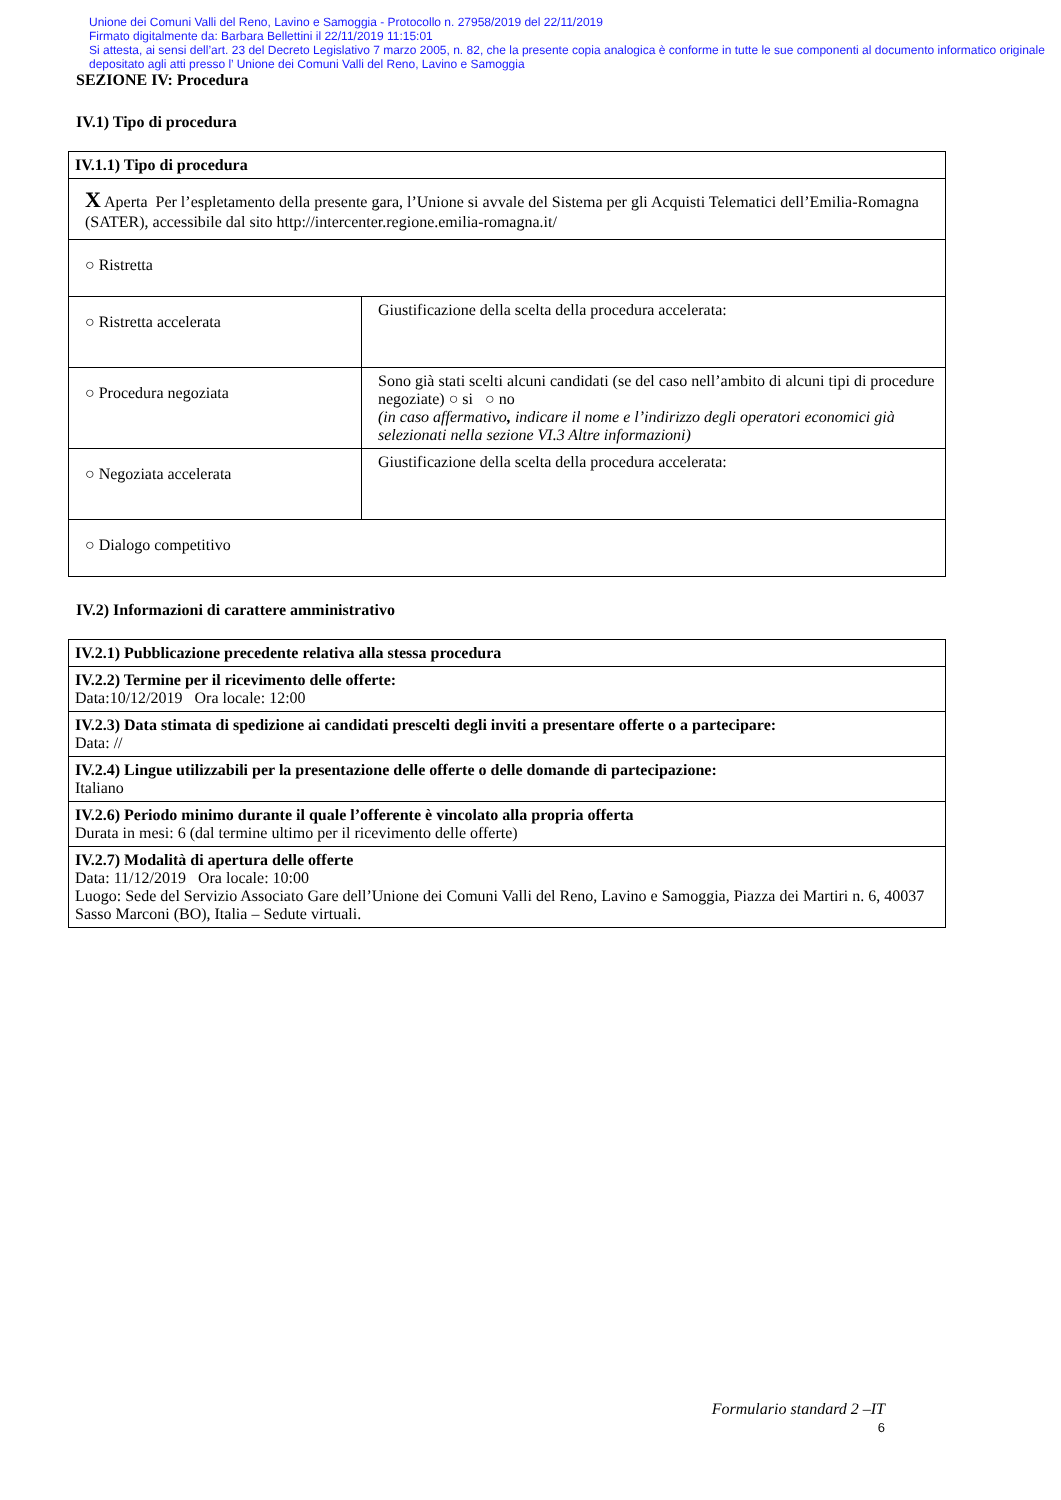Unione dei Comuni Valli del Reno, Lavino e Samoggia - Protocollo n. 27958/2019 del 22/11/2019
Firmato digitalmente da: Barbara Bellettini il 22/11/2019 11:15:01
Si attesta, ai sensi dell’art. 23 del Decreto Legislativo 7 marzo 2005, n. 82, che la presente copia analogica è conforme in tutte le sue componenti al documento informatico originale depositato agli atti presso l’ Unione dei Comuni Valli del Reno, Lavino e Samoggia
SEZIONE IV: Procedura
IV.1) Tipo di procedura
| IV.1.1) Tipo di procedura | |
| X Aperta Per l’espletamento della presente gara, l’Unione si avvale del Sistema per gli Acquisti Telematici dell’Emilia-Romagna (SATER), accessibile dal sito http://intercenter.regione.emilia-romagna.it/ | |
| ○ Ristretta | |
| ○ Ristretta accelerata | Giustificazione della scelta della procedura accelerata: |
| ○ Procedura negoziata | Sono già stati scelti alcuni candidati (se del caso nell’ambito di alcuni tipi di procedure negoziate) ○ si ○ no (in caso affermativo , indicare il nome e l’indirizzo degli operatori economici già selezionati nella sezione VI.3 Altre informazioni) |
| ○ Negoziata accelerata | Giustificazione della scelta della procedura accelerata: |
| ○ Dialogo competitivo | |
IV.2) Informazioni di carattere amministrativo
| IV.2.1) Pubblicazione precedente relativa alla stessa procedura |
| IV.2.2) Termine per il ricevimento delle offerte: Data:10/12/2019 Ora locale: 12:00 |
| IV.2.3) Data stimata di spedizione ai candidati prescelti degli inviti a presentare offerte o a partecipare: Data: // |
| IV.2.4) Lingue utilizzabili per la presentazione delle offerte o delle domande di partecipazione: Italiano |
| IV.2.6) Periodo minimo durante il quale l’offerente è vincolato alla propria offerta Durata in mesi: 6 (dal termine ultimo per il ricevimento delle offerte) |
| IV.2.7) Modalità di apertura delle offerte Data: 11/12/2019 Ora locale: 10:00 Luogo: Sede del Servizio Associato Gare dell’Unione dei Comuni Valli del Reno, Lavino e Samoggia, Piazza dei Martiri n. 6, 40037 Sasso Marconi (BO), Italia – Sedute virtuali. |
Formulario standard 2 –IT
6